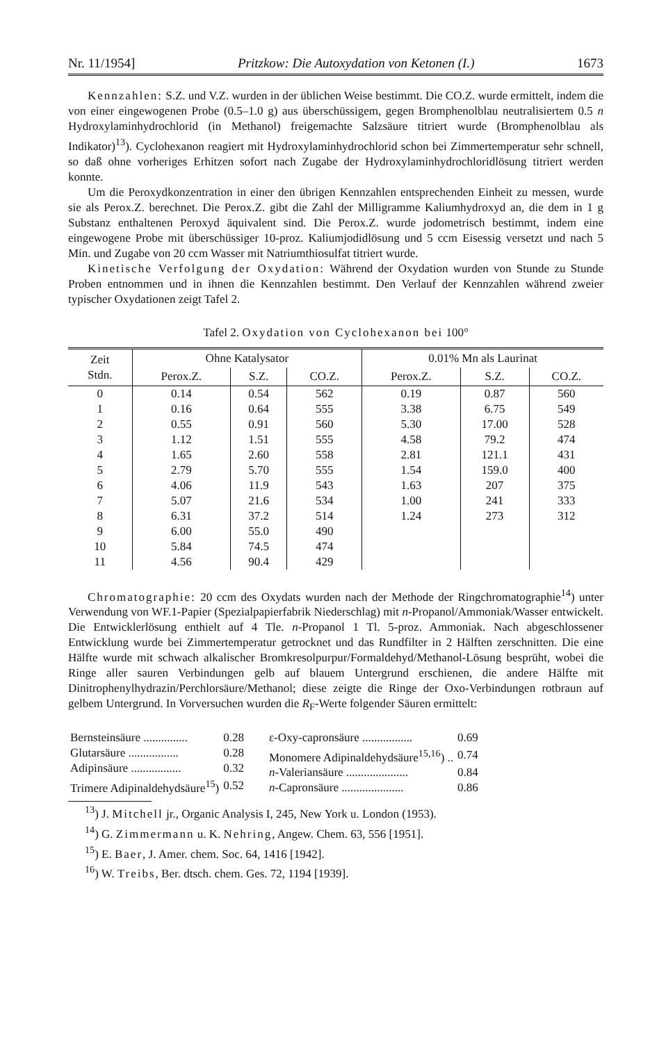Nr. 11/1954] Pritzkow: Die Autoxydation von Ketonen (I.) 1673
Kennzahlen: S.Z. und V.Z. wurden in der üblichen Weise bestimmt. Die CO.Z. wurde ermittelt, indem die von einer eingewogenen Probe (0.5–1.0 g) aus überschüssigem, gegen Bromphenolblau neutralisiertem 0.5 n Hydroxylaminhydrochlorid (in Methanol) freigemachte Salzsäure titriert wurde (Bromphenolblau als Indikator)<sup>13</sup>). Cyclohexanon reagiert mit Hydroxylaminhydrochlorid schon bei Zimmertemperatur sehr schnell, so daß ohne vorheriges Erhitzen sofort nach Zugabe der Hydroxylaminhydrochloridlösung titriert werden konnte.
Um die Peroxydkonzentration in einer den übrigen Kennzahlen entsprechenden Einheit zu messen, wurde sie als Perox.Z. berechnet. Die Perox.Z. gibt die Zahl der Milligramme Kaliumhydroxyd an, die dem in 1 g Substanz enthaltenen Peroxyd äquivalent sind. Die Perox.Z. wurde jodometrisch bestimmt, indem eine eingewogene Probe mit überschüssiger 10-proz. Kaliumjodidlösung und 5 ccm Eisessig versetzt und nach 5 Min. und Zugabe von 20 ccm Wasser mit Natriumthiosulfat titriert wurde.
Kinetische Verfolgung der Oxydation: Während der Oxydation wurden von Stunde zu Stunde Proben entnommen und in ihnen die Kennzahlen bestimmt. Den Verlauf der Kennzahlen während zweier typischer Oxydationen zeigt Tafel 2.
Tafel 2. Oxydation von Cyclohexanon bei 100°
| Zeit Stdn. | Ohne Katalysator | | | 0.01% Mn als Laurinat | | |
| --- | --- | --- | --- | --- | --- | --- |
| | Perox.Z. | S.Z. | CO.Z. | Perox.Z. | S.Z. | CO.Z. |
| 0 | 0.14 | 0.54 | 562 | 0.19 | 0.87 | 560 |
| 1 | 0.16 | 0.64 | 555 | 3.38 | 6.75 | 549 |
| 2 | 0.55 | 0.91 | 560 | 5.30 | 17.00 | 528 |
| 3 | 1.12 | 1.51 | 555 | 4.58 | 79.2 | 474 |
| 4 | 1.65 | 2.60 | 558 | 2.81 | 121.1 | 431 |
| 5 | 2.79 | 5.70 | 555 | 1.54 | 159.0 | 400 |
| 6 | 4.06 | 11.9 | 543 | 1.63 | 207 | 375 |
| 7 | 5.07 | 21.6 | 534 | 1.00 | 241 | 333 |
| 8 | 6.31 | 37.2 | 514 | 1.24 | 273 | 312 |
| 9 | 6.00 | 55.0 | 490 | | | |
| 10 | 5.84 | 74.5 | 474 | | | |
| 11 | 4.56 | 90.4 | 429 | | | |
Chromatographie: 20 ccm des Oxydats wurden nach der Methode der Ringchromatographie<sup>14</sup>) unter Verwendung von WF.1-Papier (Spezialpapierfabrik Niederschlag) mit n-Propanol/Ammoniak/Wasser entwickelt. Die Entwicklerlösung enthielt auf 4 Tle. n-Propanol 1 Tl. 5-proz. Ammoniak. Nach abgeschlossener Entwicklung wurde bei Zimmertemperatur getrocknet und das Rundfilter in 2 Hälften zerschnitten. Die eine Hälfte wurde mit schwach alkalischer Bromkresolpurpur/Formaldehyd/Methanol-Lösung besprüht, wobei die Ringe aller sauren Verbindungen gelb auf blauem Untergrund erschienen, die andere Hälfte mit Dinitrophenylhydrazin/Perchlorsäure/Methanol; diese zeigte die Ringe der Oxo-Verbindungen rotbraun auf gelbem Untergrund. In Vorversuchen wurden die R<sub>F</sub>-Werte folgender Säuren ermittelt:
| Bernsteinsäure ............... | 0.28 |
| Glutarsäure ................. | 0.28 |
| Adipinsäure ................. | 0.32 |
| Trimere Adipinaldehydsäure<sup>15</sup>) | 0.52 |
| ε-Oxy-capronsäure ................. | 0.69 |
| Monomere Adipinaldehydsäure<sup>15,16</sup>) .. | 0.74 |
| n -Valeriansäure ..................... | 0.84 |
| n -Capronsäure ..................... | 0.86 |
<sup>13</sup>) J. Mitchell jr., Organic Analysis I, 245, New York u. London (1953).
<sup>14</sup>) G. Zimmermann u. K. Nehring, Angew. Chem. 63, 556 [1951].
<sup>15</sup>) E. Baer, J. Amer. chem. Soc. 64, 1416 [1942].
<sup>16</sup>) W. Treibs, Ber. dtsch. chem. Ges. 72, 1194 [1939].